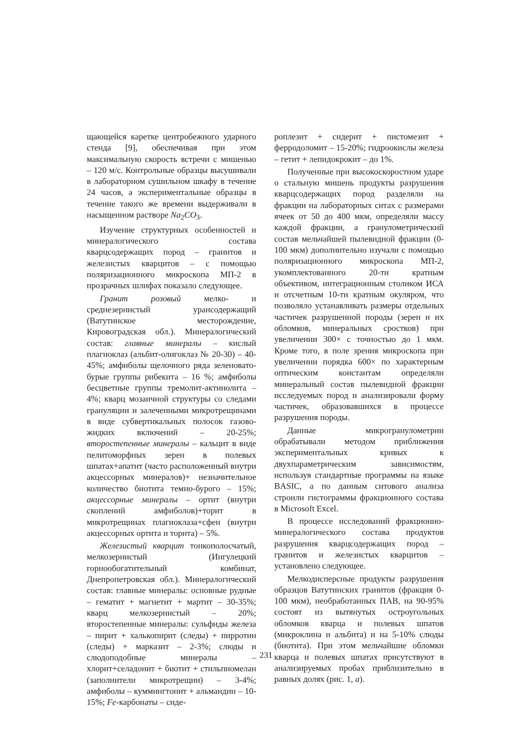щающейся каретке центробежного ударного стенда [9], обеспечивая при этом максимальную скорость встречи с мишенью – 120 м/с. Контрольные образцы высушивали в лабораторном сушильном шкафу в течение 24 часов, а экспериментальные образцы в течение такого же времени выдерживали в насыщенном растворе Na<sub>2</sub>CO<sub>3</sub>.
Изучение структурных особенностей и минералогического состава кварцсодержащих пород – гранитов и железистых кварцитов – с помощью поляризационного микроскопа МП-2 в прозрачных шлифах показало следующее.
Гранит розовый мелко- и среднезернистый урансодержащий (Ватутинское месторождение, Кировоградская обл.). Минералогический состав: главные минералы – кислый плагиоклаз (альбит-олигоклаз № 20-30) – 40-45%; амфиболы щелочного ряда зеленовато-бурые группы рибекита – 16 %; амфиболы бесцветные группы тремолит-актинолита – 4%; кварц мозаичной структуры со следами грануляции и залеченными микротрещинами в виде субвертикальных полосок газово-жидких включений – 20-25%; второстепенные минералы – кальцит в виде пелитоморфных зерен в полевых шпатах+апатит (часто расположенный внутри акцессорных минералов)+ незначительное количество биотита темно-бурого – 15%; акцессорные минералы – ортит (внутри скоплений амфиболов)+торит в микротрещинах плагиоклаза+сфен (внутри акцессорных ортита и торита) – 5%.
Железистый кварцит тонкополосчатый, мелкозернистый (Ингулецкий горнообогатительный комбинат, Днепропетровская обл.). Минералогический состав: главные минералы: основные рудные – гематит + магнетит + мартит – 30-35%; кварц мелкозернистый – 20%; второстепенные минералы: сульфиды железа – пирит + халькопирит (следы) + пирротин (следы) + марказит – 2-3%; слюды и слюдоподобные минералы – хлорит+селадонит + биотит + стильпномелан (заполнители микротрещин) – 3-4%; амфиболы – куммингтонит + альмандин – 10-15%; Fe-карбонаты – сиде-
роплезит + сидерит + пистомезит + ферродоломит – 15-20%; гидроокислы железа – гетит + лепидокрокит – до 1%.
Полученные при высокоскоростном ударе о стальную мишень продукты разрушения кварцсодержащих пород разделяли на фракции на лабораторных ситах с размерами ячеек от 50 до 400 мкм, определяли массу каждой фракции, а гранулометрический состав мельчайшей пылевидной фракции (0-100 мкм) дополнительно изучали с помощью поляризационного микроскопа МП-2, укомплектованного 20-ти кратным объективом, интеграционным столиком ИСА и отсчетным 10-ти кратным окуляром, что позволяло устанавливать размеры отдельных частичек разрушенной породы (зерен и их обломков, минеральных сростков) при увеличении 300× с точностью до 1 мкм. Кроме того, в поле зрения микроскопа при увеличении порядка 600× по характерным оптическим константам определяли минеральный состав пылевидной фракции исследуемых пород и анализировали форму частичек, образовавшихся в процессе разрушения породы.
Данные микрогранулометрии обрабатывали методом приближения экспериментальных кривых к двухпараметрическим зависимостям, используя стандартные программы на языке BASIC, а по данным ситового анализа строили гистограммы фракционного состава в Microsoft Excel.
В процессе исследований фракционно-минералогического состава продуктов разрушения кварцсодержащих пород – гранитов и железистых кварцитов – установлено следующее.
Мелкодисперсные продукты разрушения образцов Ватутинских гранитов (фракция 0-100 мкм), необработанных ПАВ, на 90-95% состоят из вытянутых остроугольных обломков кварца и полевых шпатов (микроклина и альбита) и на 5-10% слюды (биотита). При этом мельчайшие обломки кварца и полевых шпатах присутствуют в анализируемых пробах приблизительно в равных долях (рис. 1, а).
231